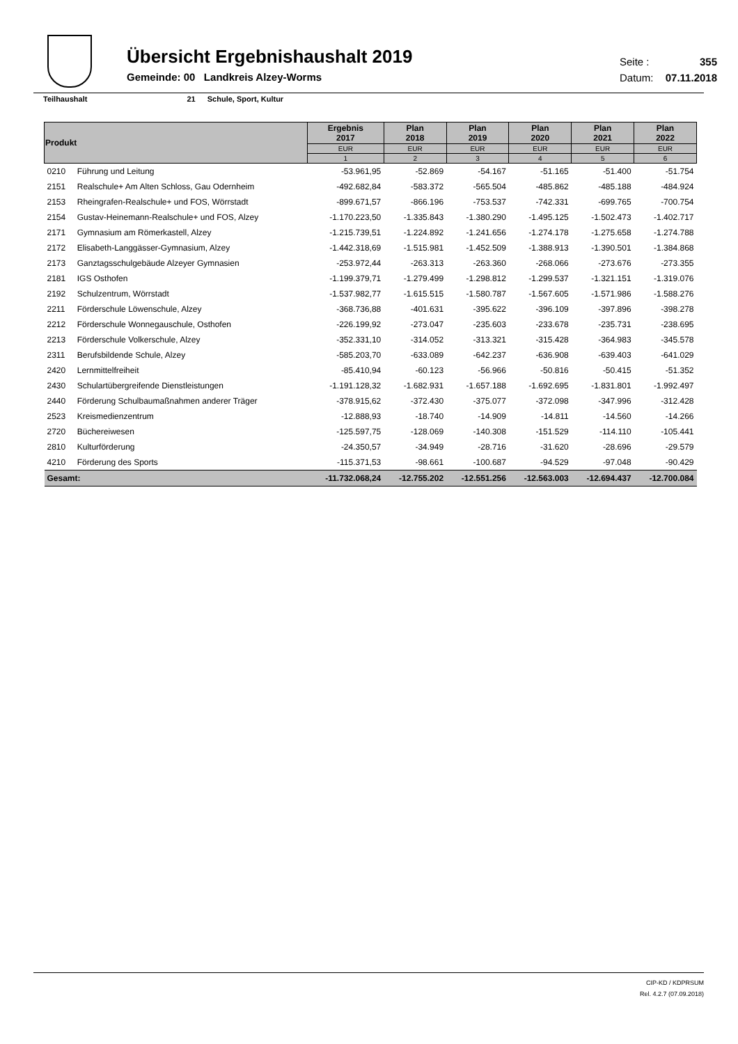Übersicht Ergebnishaushalt 2019
Gemeinde: 00 Landkreis Alzey-Worms
Seite : 355
Datum: 07.11.2018
Teilhaushalt 21 Schule, Sport, Kultur
| Produkt | | Ergebnis 2017 | Plan 2018 | Plan 2019 | Plan 2020 | Plan 2021 | Plan 2022 |
| --- | --- | --- | --- | --- | --- | --- | --- |
| | | EUR | EUR | EUR | EUR | EUR | EUR |
| | | 1 | 2 | 3 | 4 | 5 | 6 |
| 0210 | Führung und Leitung | -53.961,95 | -52.869 | -54.167 | -51.165 | -51.400 | -51.754 |
| 2151 | Realschule+ Am Alten Schloss, Gau Odernheim | -492.682,84 | -583.372 | -565.504 | -485.862 | -485.188 | -484.924 |
| 2153 | Rheingrafen-Realschule+ und FOS, Wörrstadt | -899.671,57 | -866.196 | -753.537 | -742.331 | -699.765 | -700.754 |
| 2154 | Gustav-Heinemann-Realschule+ und FOS, Alzey | -1.170.223,50 | -1.335.843 | -1.380.290 | -1.495.125 | -1.502.473 | -1.402.717 |
| 2171 | Gymnasium am Römerkastell, Alzey | -1.215.739,51 | -1.224.892 | -1.241.656 | -1.274.178 | -1.275.658 | -1.274.788 |
| 2172 | Elisabeth-Langgässer-Gymnasium, Alzey | -1.442.318,69 | -1.515.981 | -1.452.509 | -1.388.913 | -1.390.501 | -1.384.868 |
| 2173 | Ganztagsschulgebäude Alzeyer Gymnasien | -253.972,44 | -263.313 | -263.360 | -268.066 | -273.676 | -273.355 |
| 2181 | IGS Osthofen | -1.199.379,71 | -1.279.499 | -1.298.812 | -1.299.537 | -1.321.151 | -1.319.076 |
| 2192 | Schulzentrum, Wörrstadt | -1.537.982,77 | -1.615.515 | -1.580.787 | -1.567.605 | -1.571.986 | -1.588.276 |
| 2211 | Förderschule Löwenschule, Alzey | -368.736,88 | -401.631 | -395.622 | -396.109 | -397.896 | -398.278 |
| 2212 | Förderschule Wonnegauschule, Osthofen | -226.199,92 | -273.047 | -235.603 | -233.678 | -235.731 | -238.695 |
| 2213 | Förderschule Volkerschule, Alzey | -352.331,10 | -314.052 | -313.321 | -315.428 | -364.983 | -345.578 |
| 2311 | Berufsbildende Schule, Alzey | -585.203,70 | -633.089 | -642.237 | -636.908 | -639.403 | -641.029 |
| 2420 | Lernmittelfreiheit | -85.410,94 | -60.123 | -56.966 | -50.816 | -50.415 | -51.352 |
| 2430 | Schulartübergreifende Dienstleistungen | -1.191.128,32 | -1.682.931 | -1.657.188 | -1.692.695 | -1.831.801 | -1.992.497 |
| 2440 | Förderung Schulbaumaßnahmen anderer Träger | -378.915,62 | -372.430 | -375.077 | -372.098 | -347.996 | -312.428 |
| 2523 | Kreismedienzentrum | -12.888,93 | -18.740 | -14.909 | -14.811 | -14.560 | -14.266 |
| 2720 | Büchereiwesen | -125.597,75 | -128.069 | -140.308 | -151.529 | -114.110 | -105.441 |
| 2810 | Kulturförderung | -24.350,57 | -34.949 | -28.716 | -31.620 | -28.696 | -29.579 |
| 4210 | Förderung des Sports | -115.371,53 | -98.661 | -100.687 | -94.529 | -97.048 | -90.429 |
| Gesamt: | | -11.732.068,24 | -12.755.202 | -12.551.256 | -12.563.003 | -12.694.437 | -12.700.084 |
CIP-KD / KDPRSUM
Rel. 4.2.7 (07.09.2018)